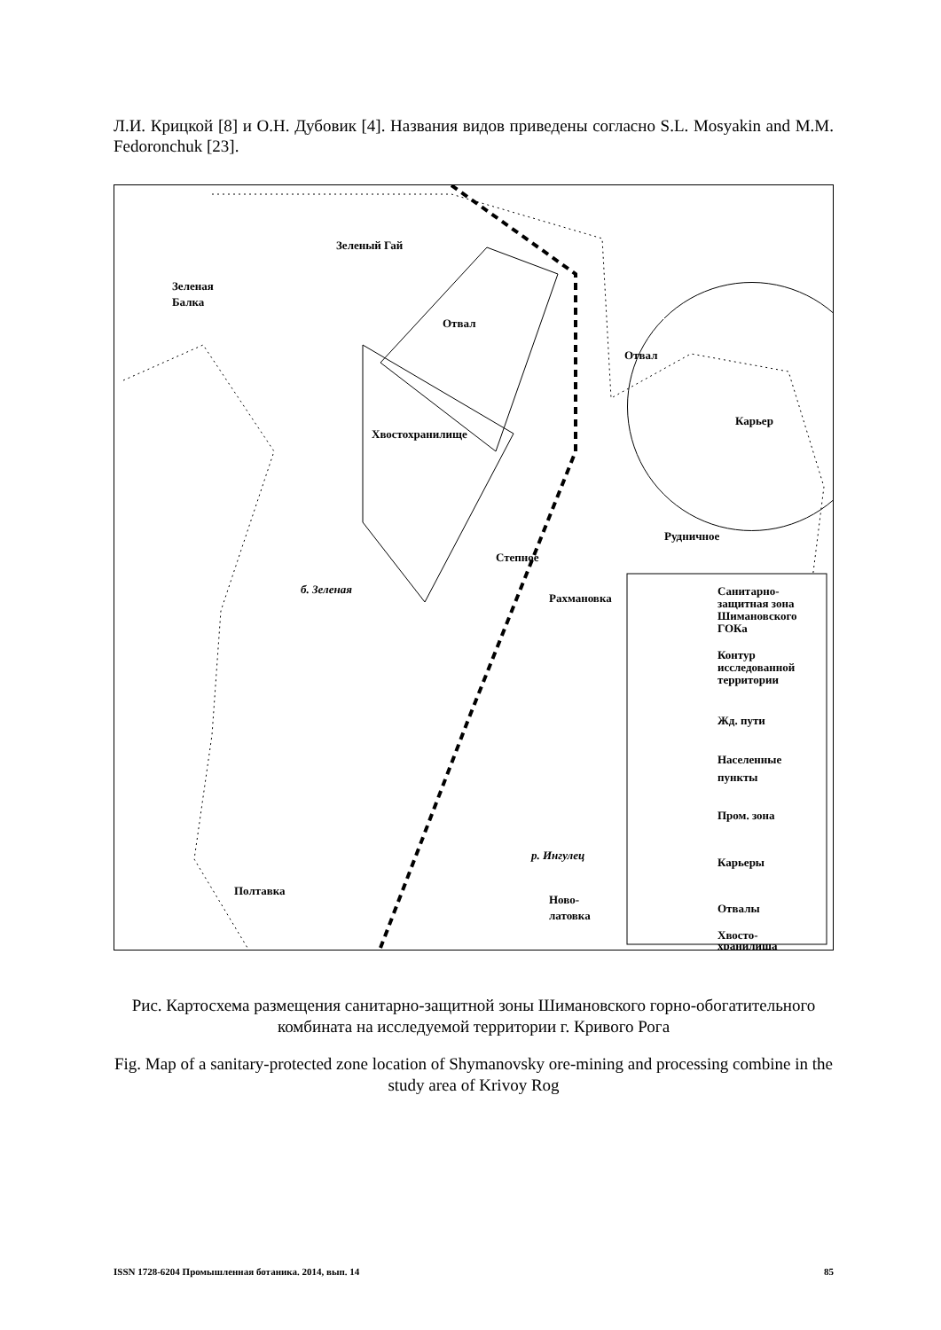Л.И. Крицкой [8] и О.Н. Дубовик [4]. Названия видов приведены согласно S.L. Mosyakin and M.M. Fedoronchuk [23].
Зеленый Гай
Зеленая
Балка
Отвал
Отвал
Карьер
Хвостохранилище
Рудничное
Степное
Рахмановка
Полтавка
Ново-
латовка
р. Ингулец
б. Зеленая
Санитарно-
защитная зона
Шимановского
ГОКа
Контур
исследованной
территории
Жд. пути
Населенные
пункты
Пром. зона
Карьеры
Отвалы
Хвосто-
хранилища
Рис. Картосхема размещения санитарно-защитной зоны Шимановского горно-обогатительного комбината на исследуемой территории г. Кривого Рога
Fig. Map of a sanitary-protected zone location of Shymanovsky ore-mining and processing combine in the study area of Krivoy Rog
ISSN 1728-6204 Промышленная ботаника. 2014, вып. 14 85